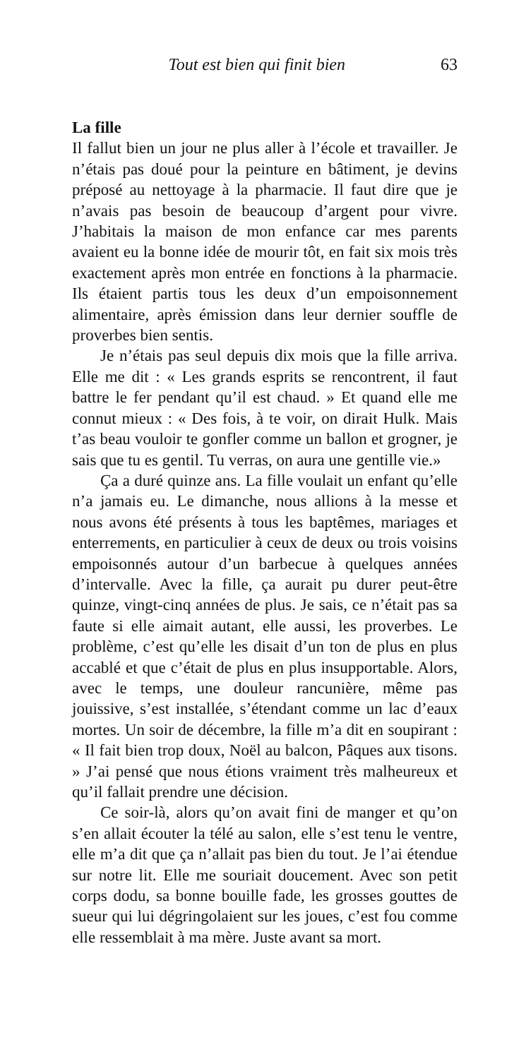Tout est bien qui finit bien 63
La fille
Il fallut bien un jour ne plus aller à l’école et travailler. Je n’étais pas doué pour la peinture en bâtiment, je devins préposé au nettoyage à la pharmacie. Il faut dire que je n’avais pas besoin de beaucoup d’argent pour vivre. J’habitais la maison de mon enfance car mes parents avaient eu la bonne idée de mourir tôt, en fait six mois très exactement après mon entrée en fonctions à la pharmacie. Ils étaient partis tous les deux d’un empoisonnement alimentaire, après émission dans leur dernier souffle de proverbes bien sentis.
Je n’étais pas seul depuis dix mois que la fille arriva. Elle me dit : « Les grands esprits se rencontrent, il faut battre le fer pendant qu’il est chaud. » Et quand elle me connut mieux : « Des fois, à te voir, on dirait Hulk. Mais t’as beau vouloir te gonfler comme un ballon et grogner, je sais que tu es gentil. Tu verras, on aura une gentille vie.»
Ça a duré quinze ans. La fille voulait un enfant qu’elle n’a jamais eu. Le dimanche, nous allions à la messe et nous avons été présents à tous les baptêmes, mariages et enterrements, en particulier à ceux de deux ou trois voisins empoisonnés autour d’un barbecue à quelques années d’intervalle. Avec la fille, ça aurait pu durer peut-être quinze, vingt-cinq années de plus. Je sais, ce n’était pas sa faute si elle aimait autant, elle aussi, les proverbes. Le problème, c’est qu’elle les disait d’un ton de plus en plus accablé et que c’était de plus en plus insupportable. Alors, avec le temps, une douleur rancunière, même pas jouissive, s’est installée, s’étendant comme un lac d’eaux mortes. Un soir de décembre, la fille m’a dit en soupirant : « Il fait bien trop doux, Noël au balcon, Pâques aux tisons. » J’ai pensé que nous étions vraiment très malheureux et qu’il fallait prendre une décision.
Ce soir-là, alors qu’on avait fini de manger et qu’on s’en allait écouter la télé au salon, elle s’est tenu le ventre, elle m’a dit que ça n’allait pas bien du tout. Je l’ai étendue sur notre lit. Elle me souriait doucement. Avec son petit corps dodu, sa bonne bouille fade, les grosses gouttes de sueur qui lui dégringolaient sur les joues, c’est fou comme elle ressemblait à ma mère. Juste avant sa mort.